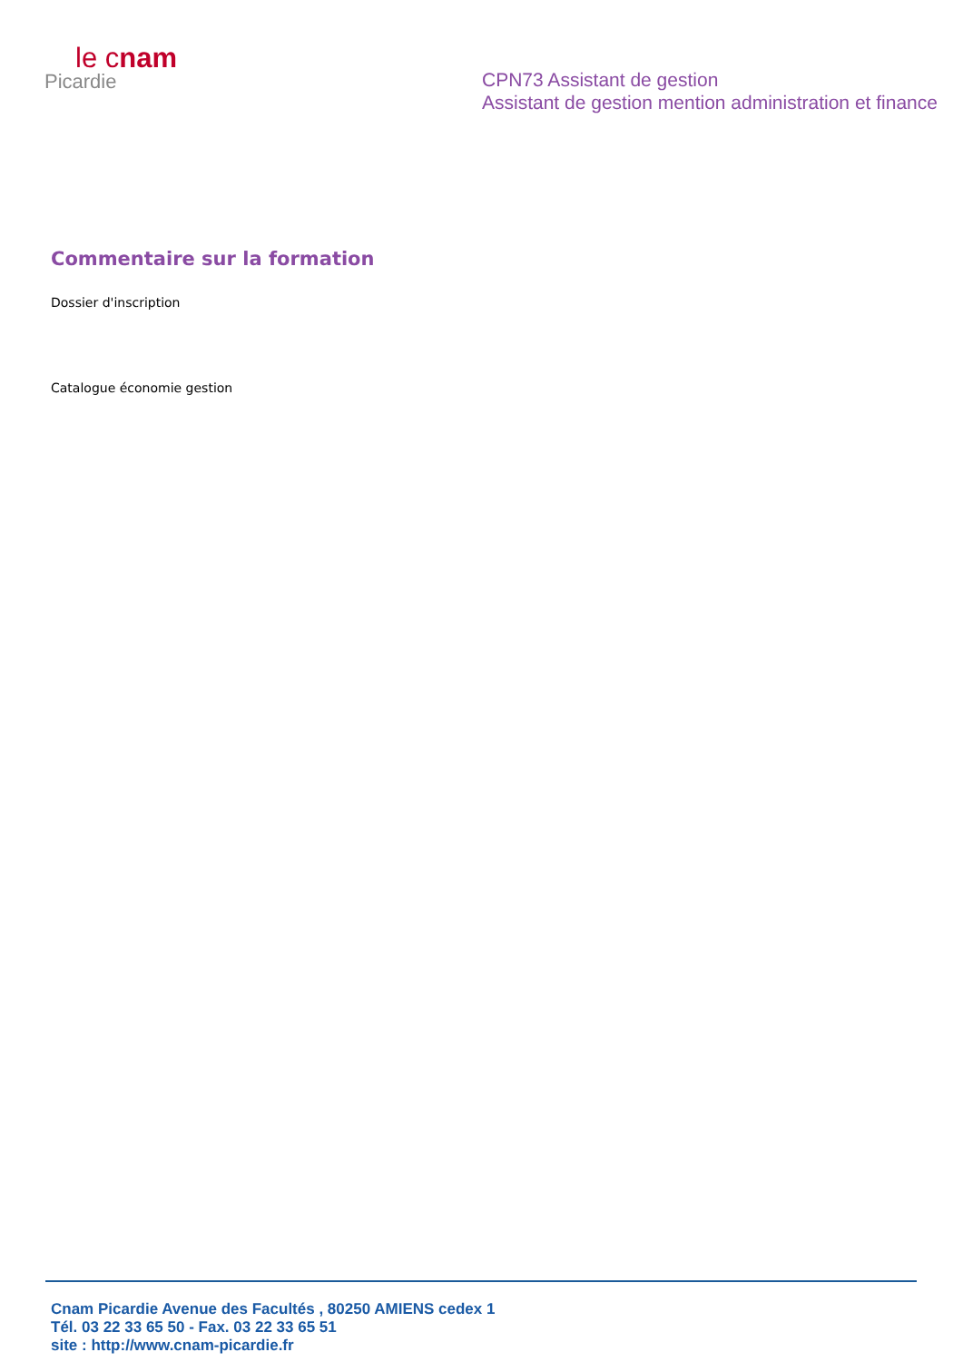le cnam
Picardie
CPN73 Assistant de gestion
Assistant de gestion mention administration et finance
Commentaire sur la formation
Dossier d'inscription
Catalogue économie gestion
Cnam Picardie Avenue des Facultés , 80250 AMIENS cedex 1
Tél. 03 22 33 65 50 - Fax. 03 22 33 65 51
site : http://www.cnam-picardie.fr